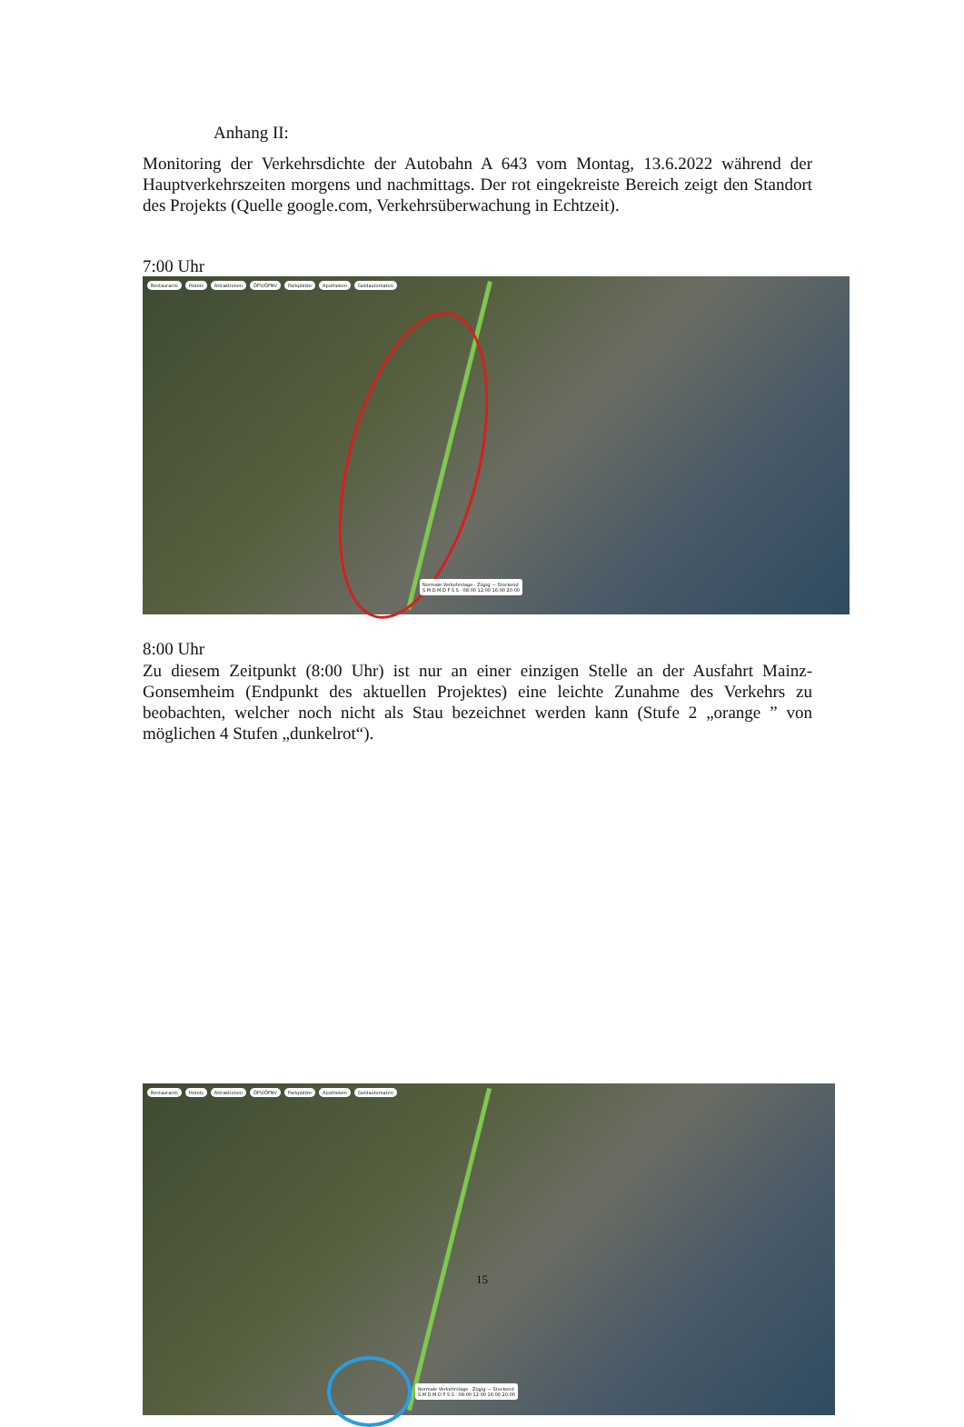Anhang II:
Monitoring der Verkehrsdichte der Autobahn A 643 vom Montag, 13.6.2022 während der Hauptverkehrszeiten morgens und nachmittags. Der rot eingekreiste Bereich zeigt den Standort des Projekts (Quelle google.com, Verkehrsüberwachung in Echtzeit).
7:00 Uhr
Restaurants Hotels Attraktionen ÖPV/ÖFNV Parkplätze Apotheken Geldautomaten
Normale Verkehrslage · Zügig — Stockend
S M D M D F S S · 08:00 12:00 16:00 20:00
8:00 Uhr
Zu diesem Zeitpunkt (8:00 Uhr) ist nur an einer einzigen Stelle an der Ausfahrt Mainz-Gonsemheim (Endpunkt des aktuellen Projektes) eine leichte Zunahme des Verkehrs zu beobachten, welcher noch nicht als Stau bezeichnet werden kann (Stufe 2 „orange ” von möglichen 4 Stufen „dunkelrot“).
Restaurants Hotels Attraktionen ÖPV/ÖFNV Parkplätze Apotheken Geldautomaten
Normale Verkehrslage · Zügig — Stockend
S M D M D F S S · 08:00 12:00 16:00 20:00
15